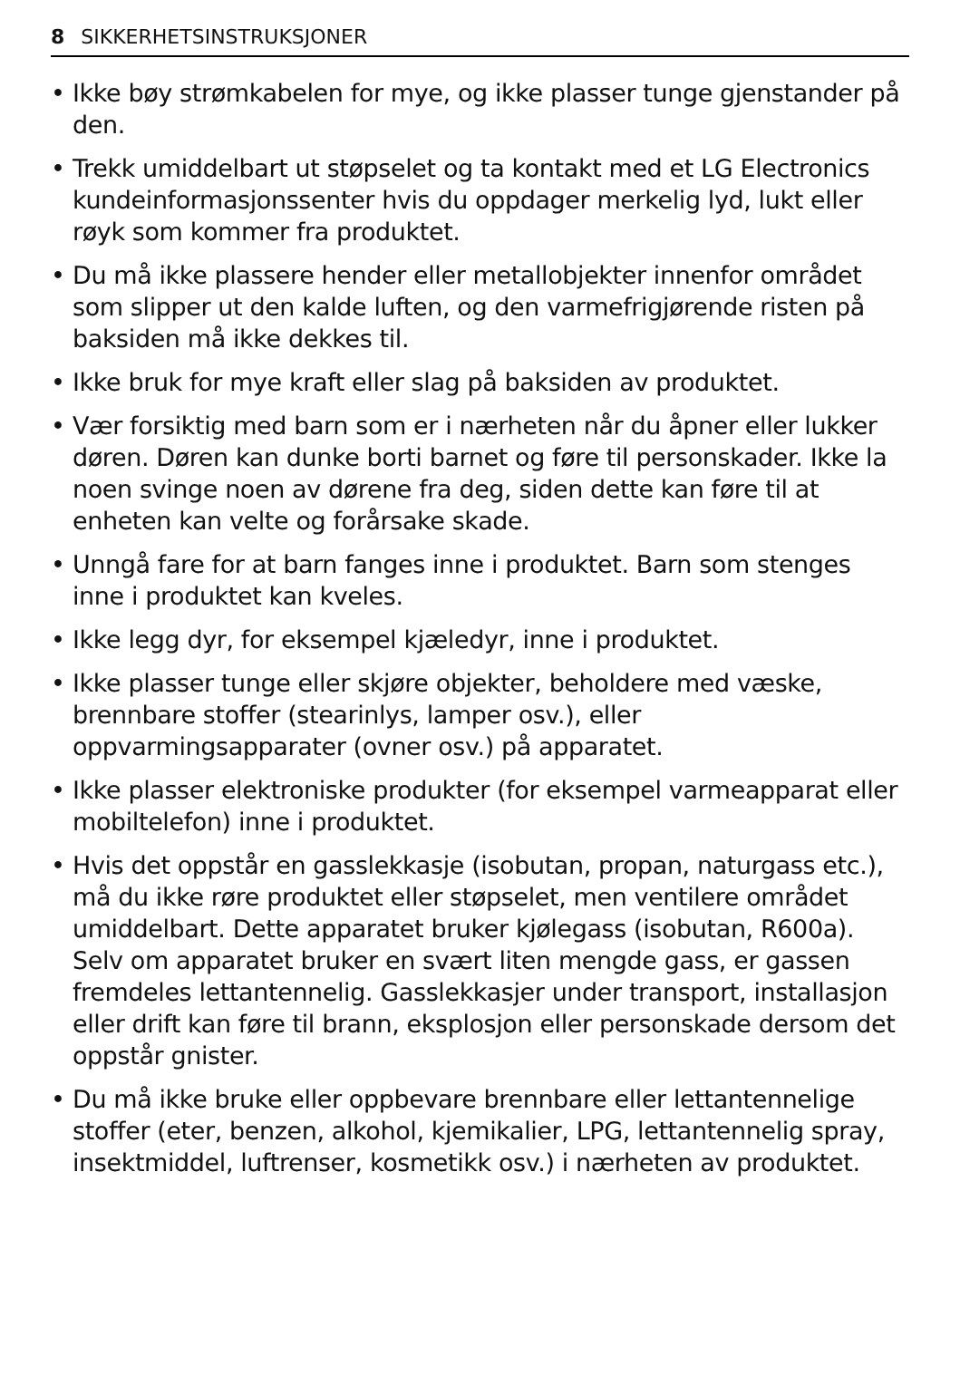8 SIKKERHETSINSTRUKSJONER
• Ikke bøy strømkabelen for mye, og ikke plasser tunge gjenstander på den.
• Trekk umiddelbart ut støpselet og ta kontakt med et LG Electronics kundeinformasjonssenter hvis du oppdager merkelig lyd, lukt eller røyk som kommer fra produktet.
• Du må ikke plassere hender eller metallobjekter innenfor området som slipper ut den kalde luften, og den varmefrigjørende risten på baksiden må ikke dekkes til.
• Ikke bruk for mye kraft eller slag på baksiden av produktet.
• Vær forsiktig med barn som er i nærheten når du åpner eller lukker døren. Døren kan dunke borti barnet og føre til personskader. Ikke la noen svinge noen av dørene fra deg, siden dette kan føre til at enheten kan velte og forårsake skade.
• Unngå fare for at barn fanges inne i produktet. Barn som stenges inne i produktet kan kveles.
• Ikke legg dyr, for eksempel kjæledyr, inne i produktet.
• Ikke plasser tunge eller skjøre objekter, beholdere med væske, brennbare stoffer (stearinlys, lamper osv.), eller oppvarmingsapparater (ovner osv.) på apparatet.
• Ikke plasser elektroniske produkter (for eksempel varmeapparat eller mobiltelefon) inne i produktet.
• Hvis det oppstår en gasslekkasje (isobutan, propan, naturgass etc.), må du ikke røre produktet eller støpselet, men ventilere området umiddelbart. Dette apparatet bruker kjølegass (isobutan, R600a). Selv om apparatet bruker en svært liten mengde gass, er gassen fremdeles lettantennelig. Gasslekkasjer under transport, installasjon eller drift kan føre til brann, eksplosjon eller personskade dersom det oppstår gnister.
• Du må ikke bruke eller oppbevare brennbare eller lettantennelige stoffer (eter, benzen, alkohol, kjemikalier, LPG, lettantennelig spray, insektmiddel, luftrenser, kosmetikk osv.) i nærheten av produktet.